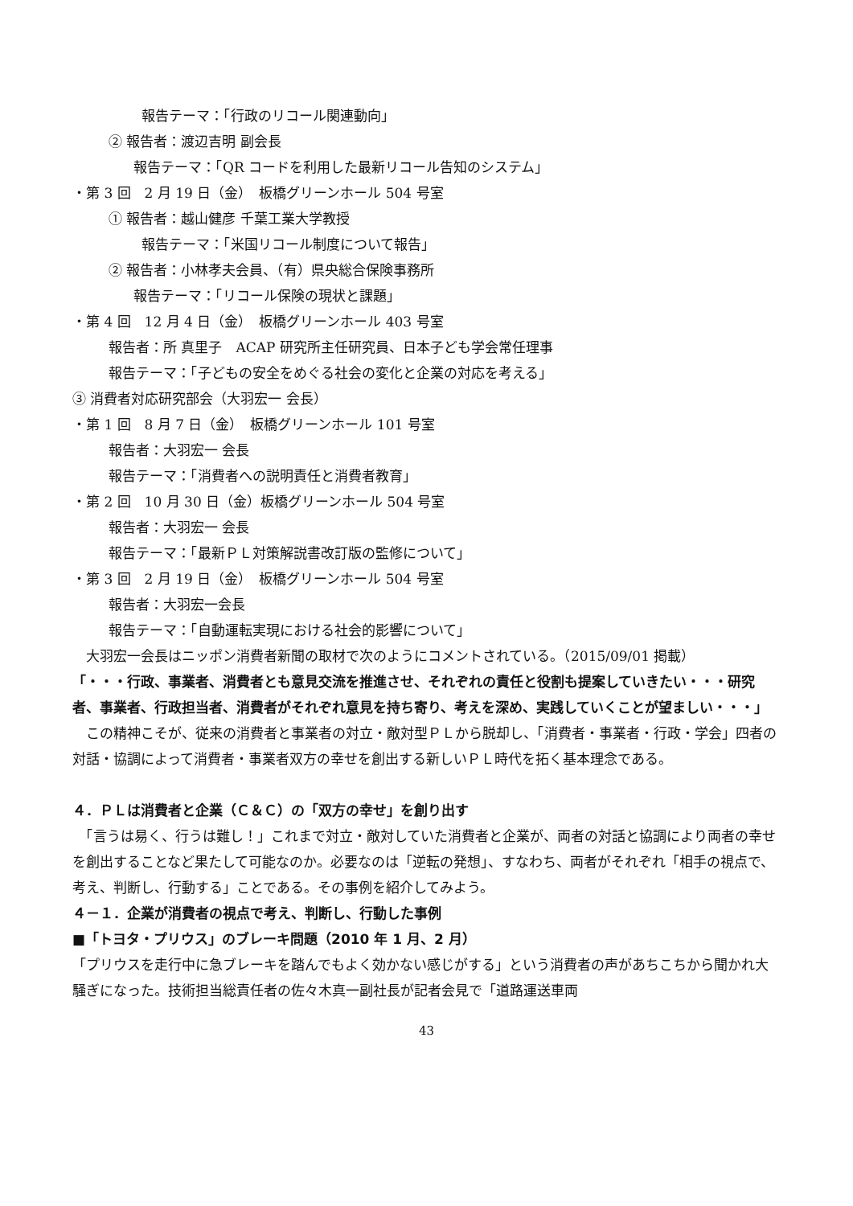報告テーマ：「行政のリコール関連動向」
② 報告者：渡辺吉明 副会長
報告テーマ：「QR コードを利用した最新リコール告知のシステム」
・第 3 回　2 月 19 日（金）　板橋グリーンホール 504 号室
① 報告者：越山健彦 千葉工業大学教授
報告テーマ：「米国リコール制度について報告」
② 報告者：小林孝夫会員、（有）県央総合保険事務所
報告テーマ：「リコール保険の現状と課題」
・第 4 回　12 月 4 日（金）　板橋グリーンホール 403 号室
報告者：所 真里子　ACAP 研究所主任研究員、日本子ども学会常任理事
報告テーマ：「子どもの安全をめぐる社会の変化と企業の対応を考える」
③ 消費者対応研究部会（大羽宏一 会長）
・第 1 回　8 月 7 日（金）　板橋グリーンホール 101 号室
報告者：大羽宏一 会長
報告テーマ：「消費者への説明責任と消費者教育」
・第 2 回　10 月 30 日（金）板橋グリーンホール 504 号室
報告者：大羽宏一 会長
報告テーマ：「最新ＰＬ対策解説書改訂版の監修について」
・第 3 回　2 月 19 日（金）　板橋グリーンホール 504 号室
報告者：大羽宏一会長
報告テーマ：「自動運転実現における社会的影響について」
　大羽宏一会長はニッポン消費者新聞の取材で次のようにコメントされている。（2015/09/01 掲載）
「・・・行政、事業者、消費者とも意見交流を推進させ、それぞれの責任と役割も提案していきたい・・・研究者、事業者、行政担当者、消費者がそれぞれ意見を持ち寄り、考えを深め、実践していくことが望ましい・・・」
　この精神こそが、従来の消費者と事業者の対立・敵対型ＰＬから脱却し、「消費者・事業者・行政・学会」四者の対話・協調によって消費者・事業者双方の幸せを創出する新しいＰＬ時代を拓く基本理念である。
４．ＰＬは消費者と企業（Ｃ＆Ｃ）の「双方の幸せ」を創り出す
　「言うは易く、行うは難し！」これまで対立・敵対していた消費者と企業が、両者の対話と協調により両者の幸せを創出することなど果たして可能なのか。必要なのは「逆転の発想」、すなわち、両者がそれぞれ「相手の視点で、考え、判断し、行動する」ことである。その事例を紹介してみよう。
４－１．企業が消費者の視点で考え、判断し、行動した事例
■「トヨタ・プリウス」のブレーキ問題（2010 年 1 月、2 月）
「プリウスを走行中に急ブレーキを踏んでもよく効かない感じがする」という消費者の声があちこちから聞かれ大騒ぎになった。技術担当総責任者の佐々木真一副社長が記者会見で「道路運送車両
43